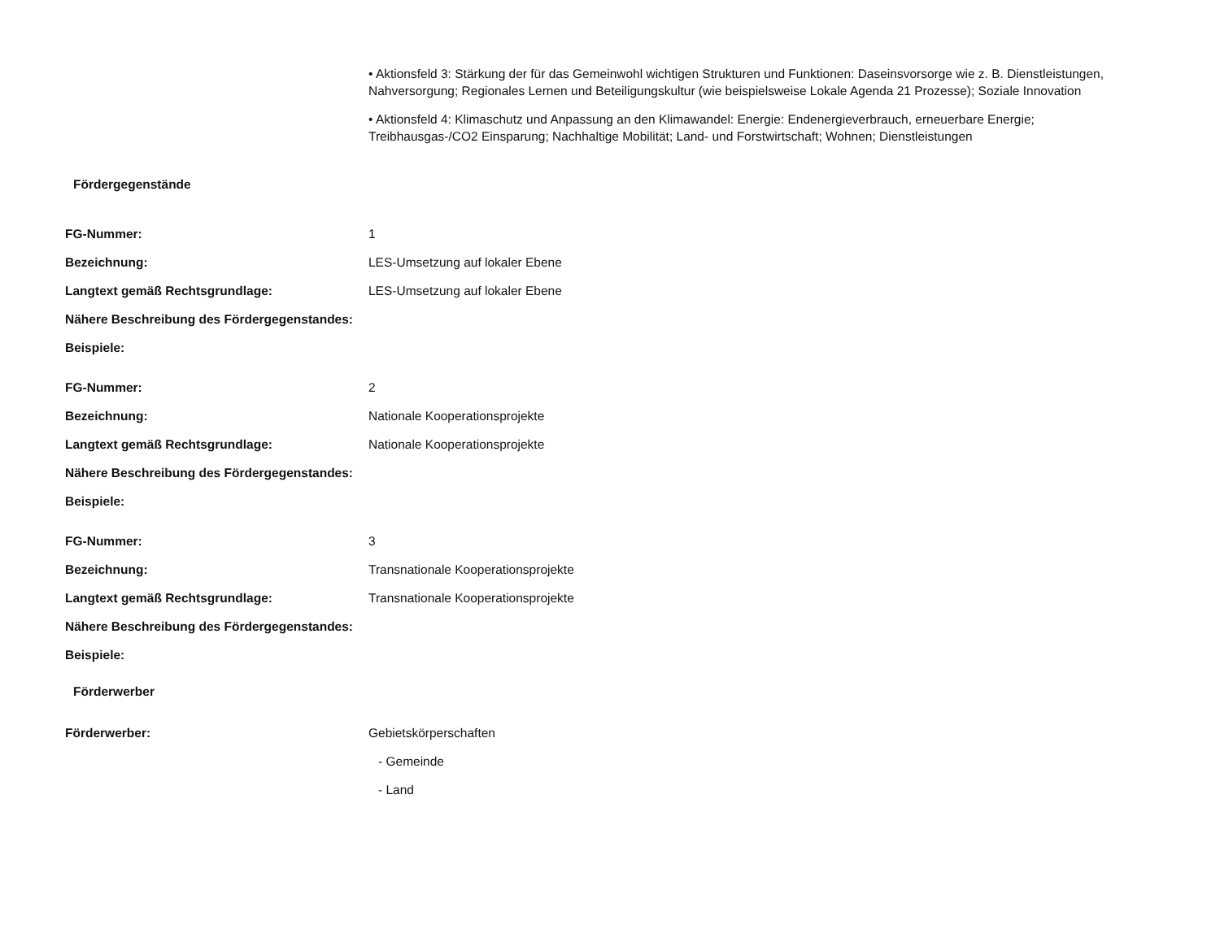| | • Aktionsfeld 3: Stärkung der für das Gemeinwohl wichtigen Strukturen und Funktionen: Daseinsvorsorge wie z. B. Dienstleistungen, Nahversorgung; Regionales Lernen und Beteiligungskultur (wie beispielsweise Lokale Agenda 21 Prozesse); Soziale Innovation • Aktionsfeld 4: Klimaschutz und Anpassung an den Klimawandel: Energie: Endenergieverbrauch, erneuerbare Energie; Treibhausgas-/CO2 Einsparung; Nachhaltige Mobilität; Land- und Forstwirtschaft; Wohnen; Dienstleistungen |
| Fördergegenstände | |
| FG-Nummer: | 1 |
| Bezeichnung: | LES-Umsetzung auf lokaler Ebene |
| Langtext gemäß Rechtsgrundlage: | LES-Umsetzung auf lokaler Ebene |
| Nähere Beschreibung des Fördergegenstandes: | |
| Beispiele: | |
| FG-Nummer: | 2 |
| Bezeichnung: | Nationale Kooperationsprojekte |
| Langtext gemäß Rechtsgrundlage: | Nationale Kooperationsprojekte |
| Nähere Beschreibung des Fördergegenstandes: | |
| Beispiele: | |
| FG-Nummer: | 3 |
| Bezeichnung: | Transnationale Kooperationsprojekte |
| Langtext gemäß Rechtsgrundlage: | Transnationale Kooperationsprojekte |
| Nähere Beschreibung des Fördergegenstandes: | |
| Beispiele: | |
| Förderwerber | |
| Förderwerber: | Gebietskörperschaften - Gemeinde - Land |